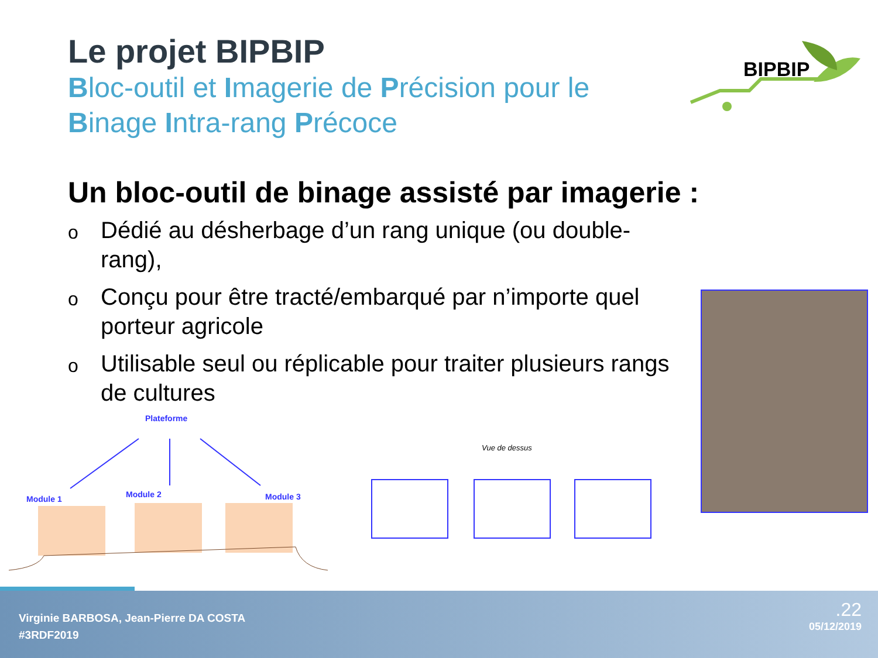Le projet BIPBIP
Bloc-outil et Imagerie de Précision pour le
Binage Intra-rang Précoce
BIPBIP
Un bloc-outil de binage assisté par imagerie :
o Dédié au désherbage d’un rang unique (ou double-rang),
o Conçu pour être tracté/embarqué par n’importe quel porteur agricole
o Utilisable seul ou réplicable pour traiter plusieurs rangs de cultures
Plateforme
Module 1
Module 2
Module 3
Vue de dessus
Virginie BARBOSA, Jean-Pierre DA COSTA
#3RDF2019
.22
05/12/2019